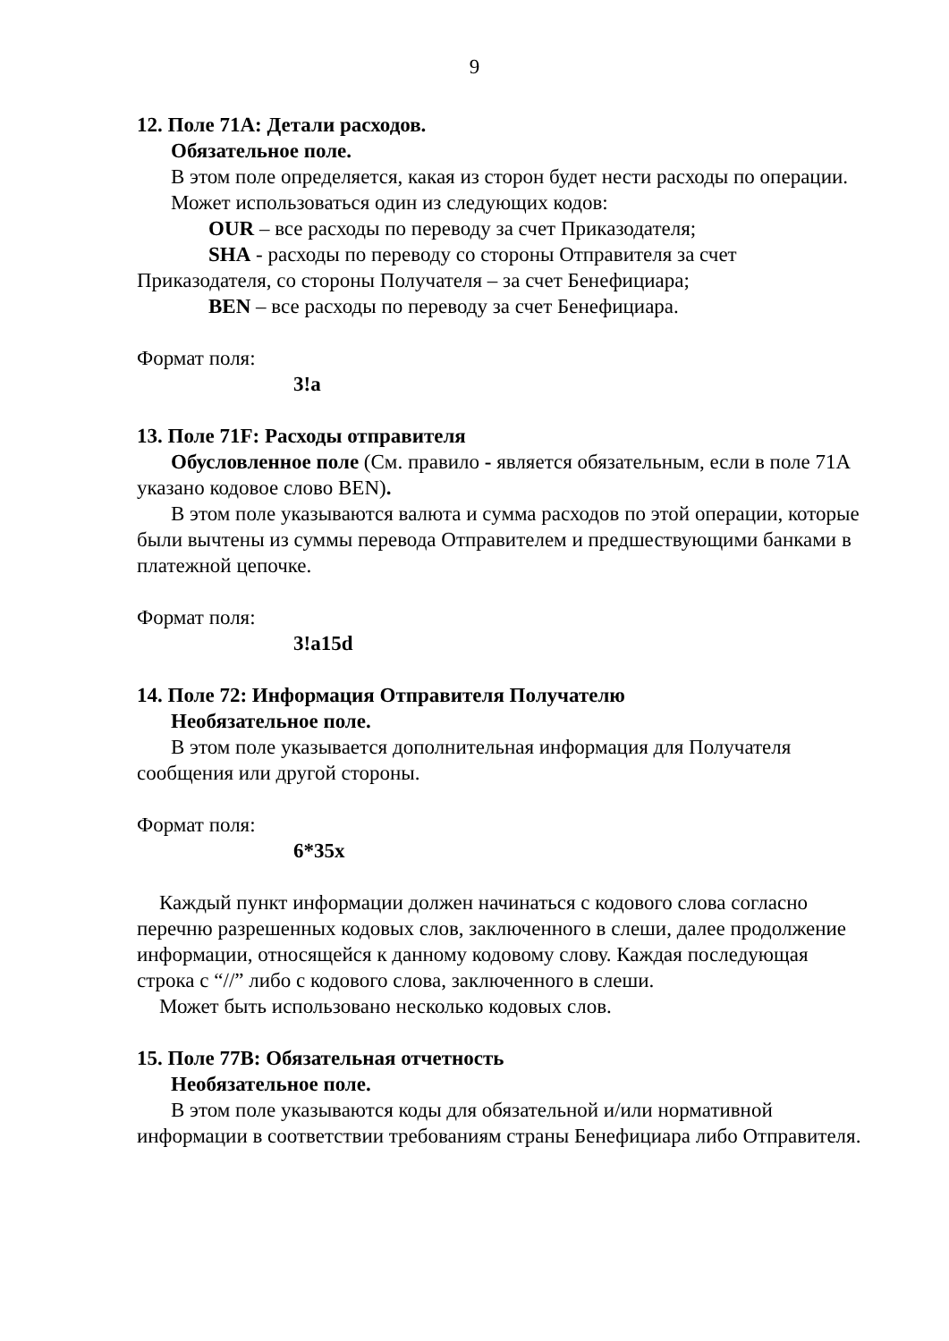9
12. Поле 71A: Детали расходов.
Обязательное поле.
В этом поле определяется, какая из сторон будет нести расходы по операции.
Может использоваться один из следующих кодов:
OUR – все расходы по переводу за счет Приказодателя;
SHA - расходы по переводу со стороны Отправителя за счет Приказодателя, со стороны Получателя – за счет Бенефициара;
BEN – все расходы по переводу за счет Бенефициара.
Формат поля:
3!a
13. Поле 71F: Расходы отправителя
Обусловленное поле (См. правило - является обязательным, если в поле 71A указано кодовое слово BEN).
В этом поле указываются валюта и сумма расходов по этой операции, которые были вычтены из суммы перевода Отправителем и предшествующими банками в платежной цепочке.
Формат поля:
3!a15d
14. Поле 72: Информация Отправителя Получателю
Необязательное поле.
В этом поле указывается дополнительная информация для Получателя сообщения или другой стороны.
Формат поля:
6*35x
Каждый пункт информации должен начинаться с кодового слова согласно перечню разрешенных кодовых слов, заключенного в слеши, далее продолжение информации, относящейся к данному кодовому слову. Каждая последующая строка с “//” либо с кодового слова, заключенного в слеши.
Может быть использовано несколько кодовых слов.
15. Поле 77B: Обязательная отчетность
Необязательное поле.
В этом поле указываются коды для обязательной и/или нормативной информации в соответствии требованиям страны Бенефициара либо Отправителя.